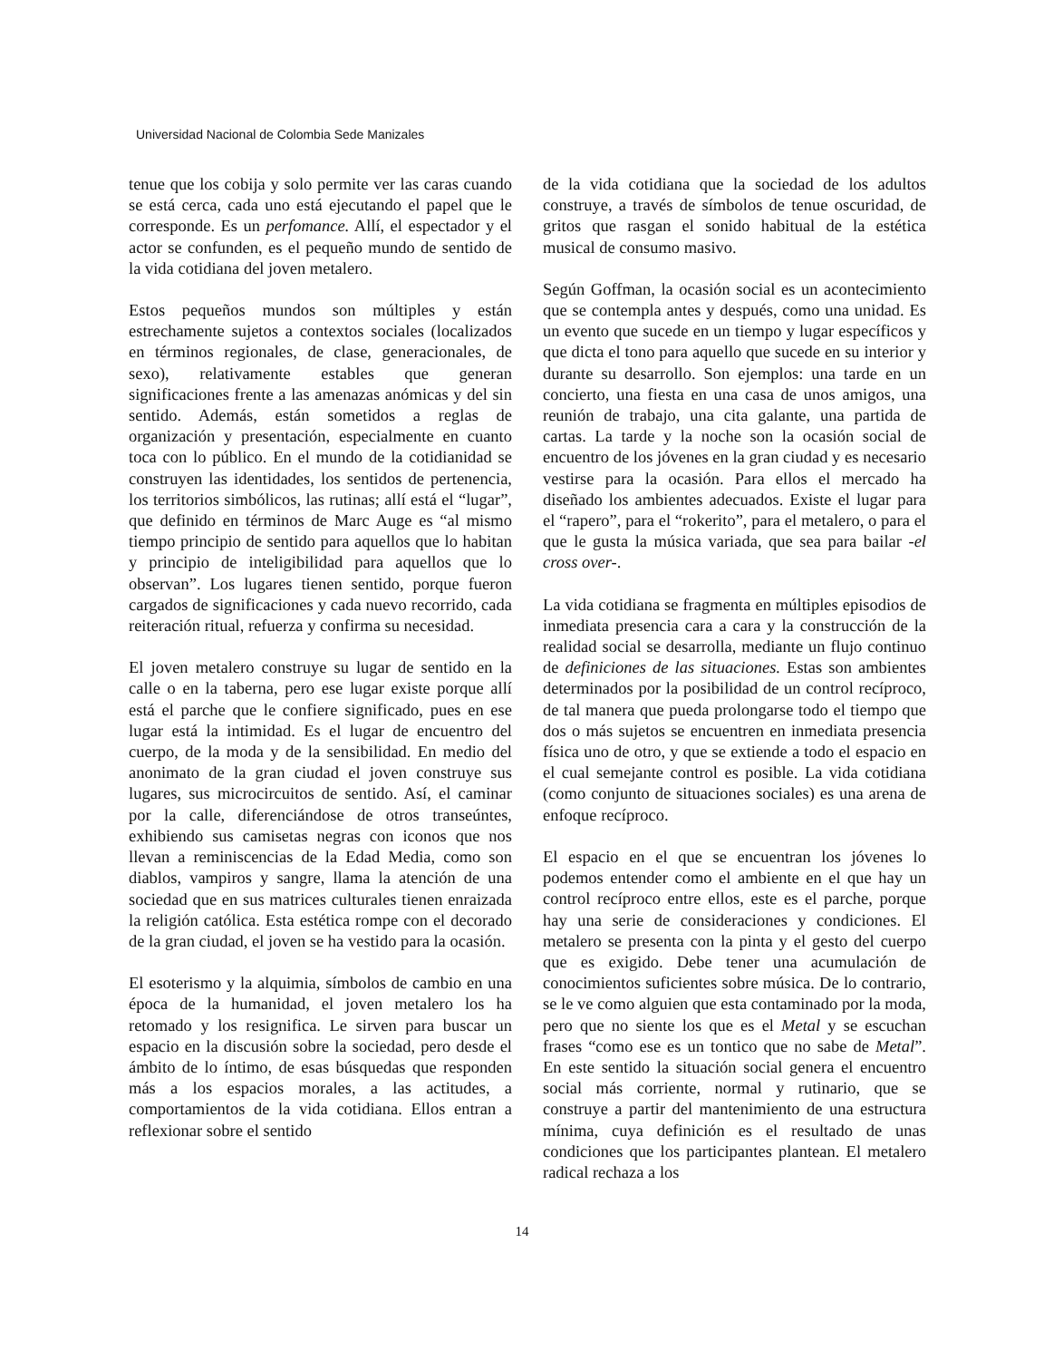Universidad Nacional de Colombia Sede Manizales
tenue que los cobija y solo permite ver las caras cuando se está cerca, cada uno está ejecutando el papel que le corresponde. Es un perfomance. Allí, el espectador y el actor se confunden, es el pequeño mundo de sentido de la vida cotidiana del joven metalero.
Estos pequeños mundos son múltiples y están estrechamente sujetos a contextos sociales (localizados en términos regionales, de clase, generacionales, de sexo), relativamente estables que generan significaciones frente a las amenazas anómicas y del sin sentido. Además, están sometidos a reglas de organización y presentación, especialmente en cuanto toca con lo público. En el mundo de la cotidianidad se construyen las identidades, los sentidos de pertenencia, los territorios simbólicos, las rutinas; allí está el “lugar”, que definido en términos de Marc Auge es “al mismo tiempo principio de sentido para aquellos que lo habitan y principio de inteligibilidad para aquellos que lo observan”. Los lugares tienen sentido, porque fueron cargados de significaciones y cada nuevo recorrido, cada reiteración ritual, refuerza y confirma su necesidad.
El joven metalero construye su lugar de sentido en la calle o en la taberna, pero ese lugar existe porque allí está el parche que le confiere significado, pues en ese lugar está la intimidad. Es el lugar de encuentro del cuerpo, de la moda y de la sensibilidad. En medio del anonimato de la gran ciudad el joven construye sus lugares, sus microcircuitos de sentido. Así, el caminar por la calle, diferenciándose de otros transeúntes, exhibiendo sus camisetas negras con iconos que nos llevan a reminiscencias de la Edad Media, como son diablos, vampiros y sangre, llama la atención de una sociedad que en sus matrices culturales tienen enraizada la religión católica. Esta estética rompe con el decorado de la gran ciudad, el joven se ha vestido para la ocasión.
El esoterismo y la alquimia, símbolos de cambio en una época de la humanidad, el joven metalero los ha retomado y los resignifica. Le sirven para buscar un espacio en la discusión sobre la sociedad, pero desde el ámbito de lo íntimo, de esas búsquedas que responden más a los espacios morales, a las actitudes, a comportamientos de la vida cotidiana. Ellos entran a reflexionar sobre el sentido
de la vida cotidiana que la sociedad de los adultos construye, a través de símbolos de tenue oscuridad, de gritos que rasgan el sonido habitual de la estética musical de consumo masivo.
Según Goffman, la ocasión social es un acontecimiento que se contempla antes y después, como una unidad. Es un evento que sucede en un tiempo y lugar específicos y que dicta el tono para aquello que sucede en su interior y durante su desarrollo. Son ejemplos: una tarde en un concierto, una fiesta en una casa de unos amigos, una reunión de trabajo, una cita galante, una partida de cartas. La tarde y la noche son la ocasión social de encuentro de los jóvenes en la gran ciudad y es necesario vestirse para la ocasión. Para ellos el mercado ha diseñado los ambientes adecuados. Existe el lugar para el “rapero”, para el “rokerito”, para el metalero, o para el que le gusta la música variada, que sea para bailar -el cross over-.
La vida cotidiana se fragmenta en múltiples episodios de inmediata presencia cara a cara y la construcción de la realidad social se desarrolla, mediante un flujo continuo de definiciones de las situaciones. Estas son ambientes determinados por la posibilidad de un control recíproco, de tal manera que pueda prolongarse todo el tiempo que dos o más sujetos se encuentren en inmediata presencia física uno de otro, y que se extiende a todo el espacio en el cual semejante control es posible. La vida cotidiana (como conjunto de situaciones sociales) es una arena de enfoque recíproco.
El espacio en el que se encuentran los jóvenes lo podemos entender como el ambiente en el que hay un control recíproco entre ellos, este es el parche, porque hay una serie de consideraciones y condiciones. El metalero se presenta con la pinta y el gesto del cuerpo que es exigido. Debe tener una acumulación de conocimientos suficientes sobre música. De lo contrario, se le ve como alguien que esta contaminado por la moda, pero que no siente los que es el Metal y se escuchan frases “como ese es un tontico que no sabe de Metal”. En este sentido la situación social genera el encuentro social más corriente, normal y rutinario, que se construye a partir del mantenimiento de una estructura mínima, cuya definición es el resultado de unas condiciones que los participantes plantean. El metalero radical rechaza a los
14